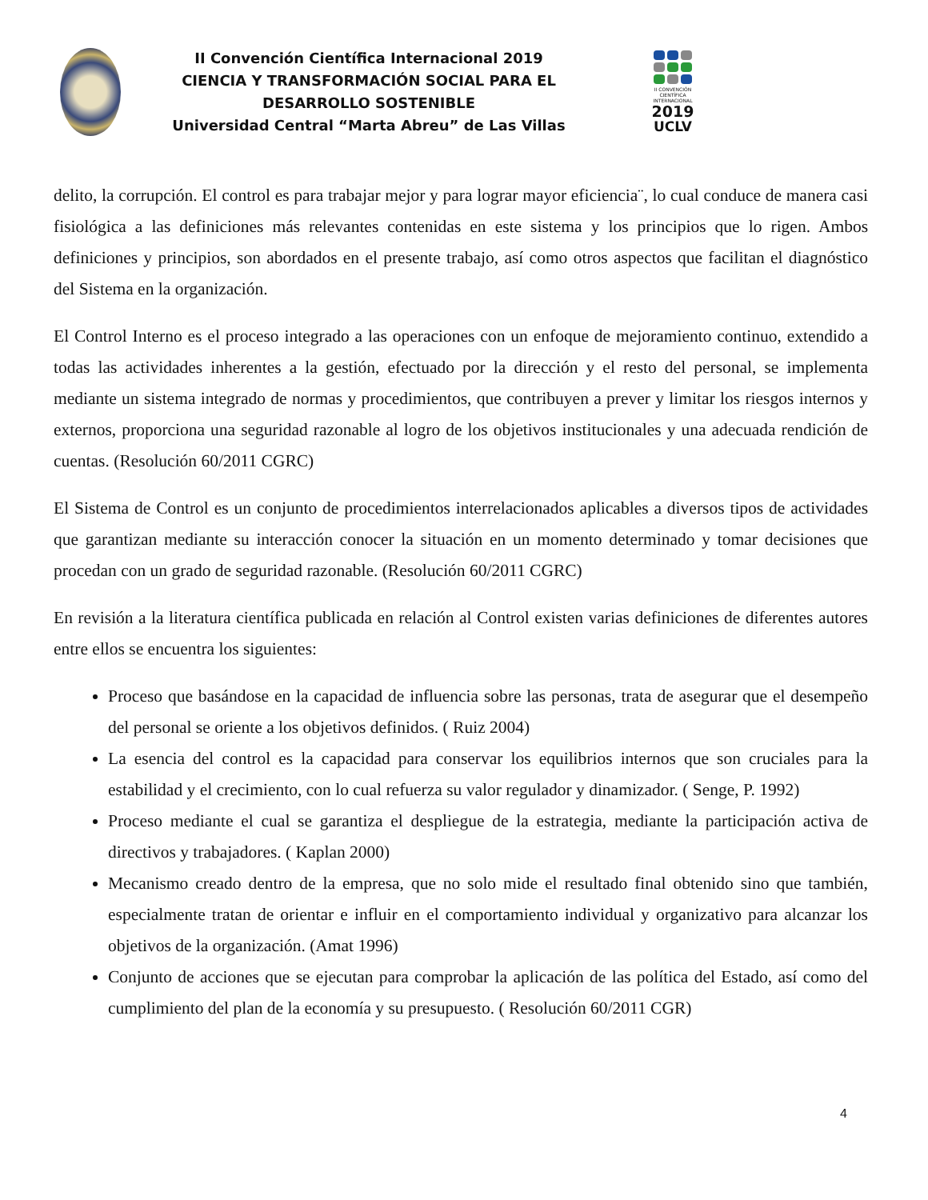II Convención Científica Internacional 2019
CIENCIA Y TRANSFORMACIÓN SOCIAL PARA EL DESARROLLO SOSTENIBLE
Universidad Central “Marta Abreu” de Las Villas
II CONVENCIÓN CIENTÍFICA INTERNACIONAL
2019
UCLV
delito, la corrupción. El control es para trabajar mejor y para lograr mayor eficiencia¨, lo cual conduce de manera casi fisiológica a las definiciones más relevantes contenidas en este sistema y los principios que lo rigen. Ambos definiciones y principios, son abordados en el presente trabajo, así como otros aspectos que facilitan el diagnóstico del Sistema en la organización.
El Control Interno es el proceso integrado a las operaciones con un enfoque de mejoramiento continuo, extendido a todas las actividades inherentes a la gestión, efectuado por la dirección y el resto del personal, se implementa mediante un sistema integrado de normas y procedimientos, que contribuyen a prever y limitar los riesgos internos y externos, proporciona una seguridad razonable al logro de los objetivos institucionales y una adecuada rendición de cuentas. (Resolución 60/2011 CGRC)
El Sistema de Control es un conjunto de procedimientos interrelacionados aplicables a diversos tipos de actividades que garantizan mediante su interacción conocer la situación en un momento determinado y tomar decisiones que procedan con un grado de seguridad razonable. (Resolución 60/2011 CGRC)
En revisión a la literatura científica publicada en relación al Control existen varias definiciones de diferentes autores entre ellos se encuentra los siguientes:
Proceso que basándose en la capacidad de influencia sobre las personas, trata de asegurar que el desempeño del personal se oriente a los objetivos definidos. ( Ruiz 2004)
La esencia del control es la capacidad para conservar los equilibrios internos que son cruciales para la estabilidad y el crecimiento, con lo cual refuerza su valor regulador y dinamizador. ( Senge, P. 1992)
Proceso mediante el cual se garantiza el despliegue de la estrategia, mediante la participación activa de directivos y trabajadores. ( Kaplan 2000)
Mecanismo creado dentro de la empresa, que no solo mide el resultado final obtenido sino que también, especialmente tratan de orientar e influir en el comportamiento individual y organizativo para alcanzar los objetivos de la organización. (Amat 1996)
Conjunto de acciones que se ejecutan para comprobar la aplicación de las política del Estado, así como del cumplimiento del plan de la economía y su presupuesto. ( Resolución 60/2011 CGR)
4